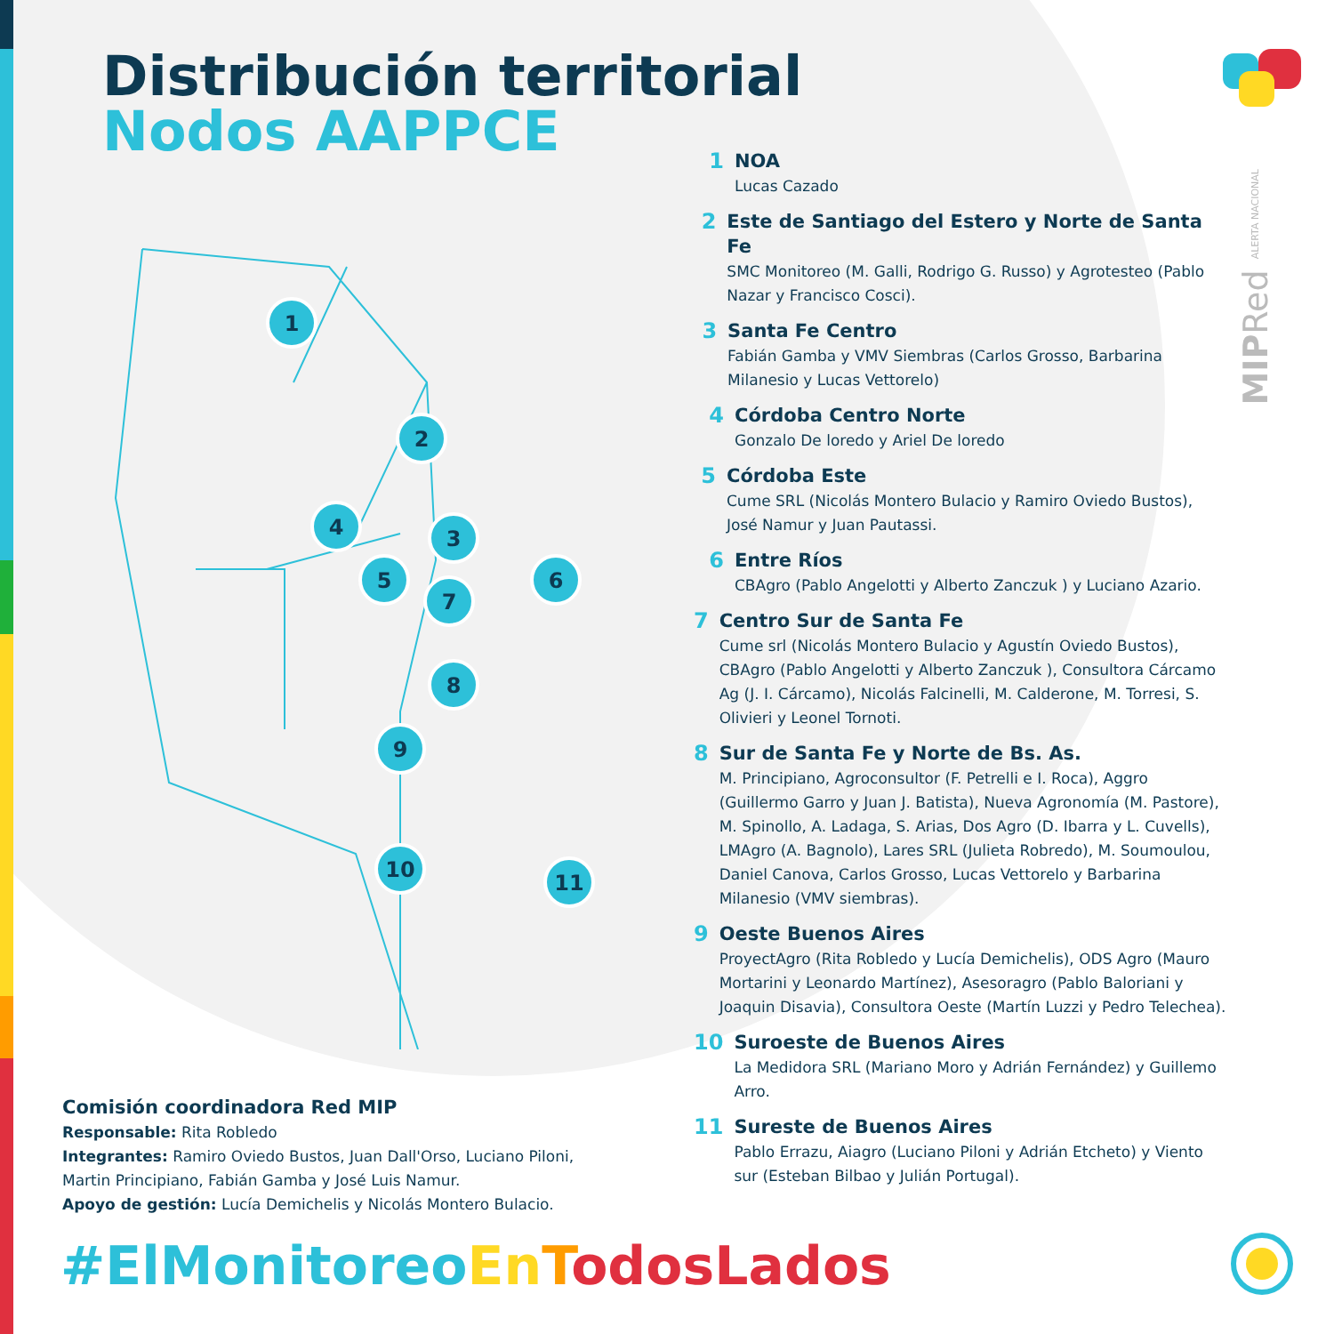Distribución territorial
Nodos AAPPCE
1
2
3
4
5
6
7
8
9
10
11
MIPRed ALERTA NACIONAL
1 NOA
Lucas Cazado
2 Este de Santiago del Estero y Norte de Santa Fe
SMC Monitoreo (M. Galli, Rodrigo G. Russo) y Agrotesteo (Pablo Nazar y Francisco Cosci).
3 Santa Fe Centro
Fabián Gamba y VMV Siembras (Carlos Grosso, Barbarina Milanesio y Lucas Vettorelo)
4 Córdoba Centro Norte
Gonzalo De loredo y Ariel De loredo
5 Córdoba Este
Cume SRL (Nicolás Montero Bulacio y Ramiro Oviedo Bustos), José Namur y Juan Pautassi.
6 Entre Ríos
CBAgro (Pablo Angelotti y Alberto Zanczuk ) y Luciano Azario.
7 Centro Sur de Santa Fe
Cume srl (Nicolás Montero Bulacio y Agustín Oviedo Bustos), CBAgro (Pablo Angelotti y Alberto Zanczuk ), Consultora Cárcamo Ag (J. I. Cárcamo), Nicolás Falcinelli, M. Calderone, M. Torresi, S. Olivieri y Leonel Tornoti.
8 Sur de Santa Fe y Norte de Bs. As.
M. Principiano, Agroconsultor (F. Petrelli e I. Roca), Aggro (Guillermo Garro y Juan J. Batista), Nueva Agronomía (M. Pastore), M. Spinollo, A. Ladaga, S. Arias, Dos Agro (D. Ibarra y L. Cuvells), LMAgro (A. Bagnolo), Lares SRL (Julieta Robredo), M. Soumoulou, Daniel Canova, Carlos Grosso, Lucas Vettorelo y Barbarina Milanesio (VMV siembras).
9 Oeste Buenos Aires
ProyectAgro (Rita Robledo y Lucía Demichelis), ODS Agro (Mauro Mortarini y Leonardo Martínez), Asesoragro (Pablo Baloriani y Joaquin Disavia), Consultora Oeste (Martín Luzzi y Pedro Telechea).
10 Suroeste de Buenos Aires
La Medidora SRL (Mariano Moro y Adrián Fernández) y Guillemo Arro.
11 Sureste de Buenos Aires
Pablo Errazu, Aiagro (Luciano Piloni y Adrián Etcheto) y Viento sur (Esteban Bilbao y Julián Portugal).
Comisión coordinadora Red MIP
Responsable: Rita Robledo
Integrantes: Ramiro Oviedo Bustos, Juan Dall'Orso, Luciano Piloni, Martin Principiano, Fabián Gamba y José Luis Namur.
Apoyo de gestión: Lucía Demichelis y Nicolás Montero Bulacio.
#ElMonitoreo En TodosLados